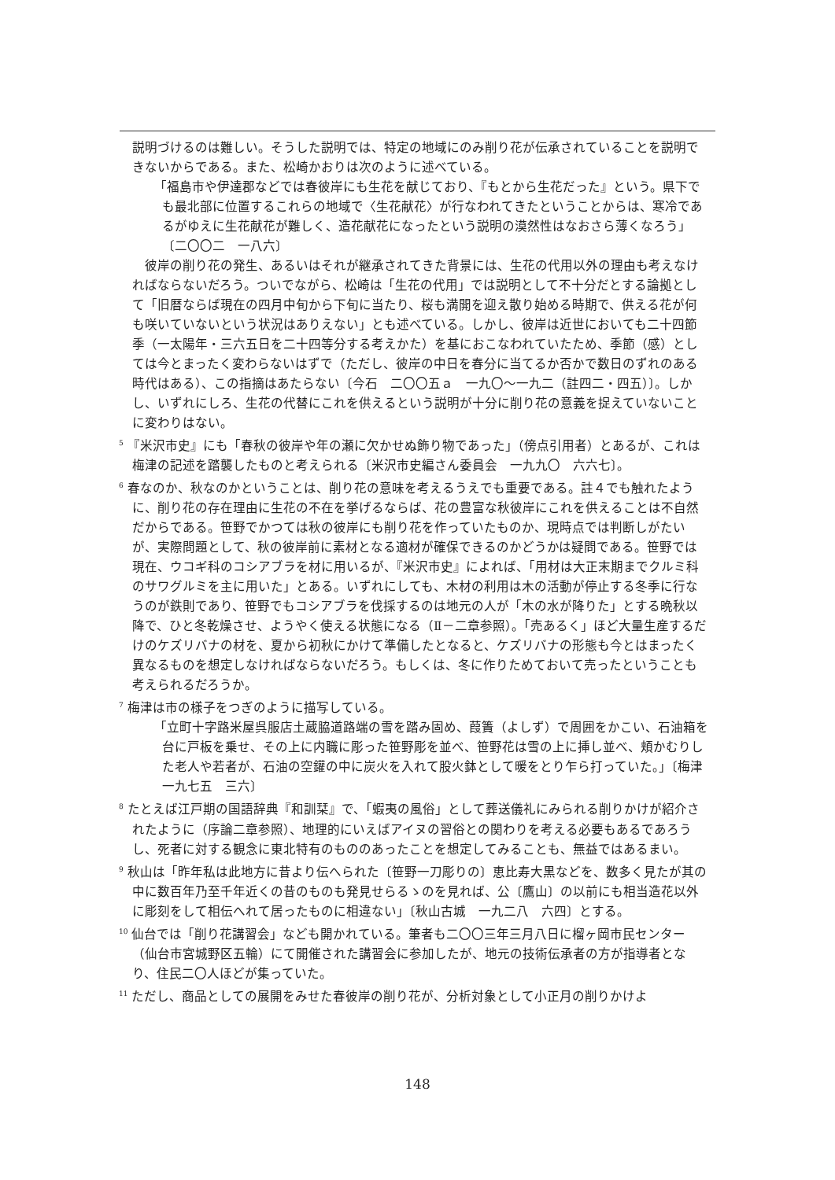説明づけるのは難しい。そうした説明では、特定の地域にのみ削り花が伝承されていることを説明できないからである。また、松崎かおりは次のように述べている。
「福島市や伊達郡などでは春彼岸にも生花を献じており、『もとから生花だった』という。県下でも最北部に位置するこれらの地域で〈生花献花〉が行なわれてきたということからは、寒冷であるがゆえに生花献花が難しく、造花献花になったという説明の漠然性はなおさら薄くなろう」〔二〇〇二　一八六〕
彼岸の削り花の発生、あるいはそれが継承されてきた背景には、生花の代用以外の理由も考えなければならないだろう。ついでながら、松崎は「生花の代用」では説明として不十分だとする論拠として「旧暦ならば現在の四月中旬から下旬に当たり、桜も満開を迎え散り始める時期で、供える花が何も咲いていないという状況はありえない」とも述べている。しかし、彼岸は近世においても二十四節季（一太陽年・三六五日を二十四等分する考えかた）を基におこなわれていたため、季節（感）としては今とまったく変わらないはずで（ただし、彼岸の中日を春分に当てるか否かで数日のずれのある時代はある）、この指摘はあたらない〔今石　二〇〇五ａ　一九〇〜一九二（註四二・四五）〕。しかし、いずれにしろ、生花の代替にこれを供えるという説明が十分に削り花の意義を捉えていないことに変わりはない。
<sup>5</sup> 『米沢市史』にも「春秋の彼岸や年の瀬に欠かせぬ飾り物であった」（傍点引用者）とあるが、これは梅津の記述を踏襲したものと考えられる〔米沢市史編さん委員会　一九九〇　六六七〕。
<sup>6</sup> 春なのか、秋なのかということは、削り花の意味を考えるうえでも重要である。註４でも触れたように、削り花の存在理由に生花の不在を挙げるならば、花の豊富な秋彼岸にこれを供えることは不自然だからである。笹野でかつては秋の彼岸にも削り花を作っていたものか、現時点では判断しがたいが、実際問題として、秋の彼岸前に素材となる適材が確保できるのかどうかは疑問である。笹野では現在、ウコギ科のコシアブラを材に用いるが、『米沢市史』によれば、「用材は大正末期までクルミ科のサワグルミを主に用いた」とある。いずれにしても、木材の利用は木の活動が停止する冬季に行なうのが鉄則であり、笹野でもコシアブラを伐採するのは地元の人が「木の水が降りた」とする晩秋以降で、ひと冬乾燥させ、ようやく使える状態になる（Ⅱ－二章参照）。「売あるく」ほど大量生産するだけのケズリバナの材を、夏から初秋にかけて準備したとなると、ケズリバナの形態も今とはまったく異なるものを想定しなければならないだろう。もしくは、冬に作りためておいて売ったということも考えられるだろうか。
<sup>7</sup> 梅津は市の様子をつぎのように描写している。
「立町十字路米屋呉服店土蔵脇道路端の雪を踏み固め、葭簀（よしず）で周囲をかこい、石油箱を台に戸板を乗せ、その上に内職に彫った笹野彫を並べ、笹野花は雪の上に挿し並べ、頬かむりした老人や若者が、石油の空鑵の中に炭火を入れて股火鉢として暖をとり乍ら打っていた。」〔梅津 一九七五　三六〕
<sup>8</sup> たとえば江戸期の国語辞典『和訓栞』で、「蝦夷の風俗」として葬送儀礼にみられる削りかけが紹介されたように（序論二章参照）、地理的にいえばアイヌの習俗との関わりを考える必要もあるであろうし、死者に対する観念に東北特有のもののあったことを想定してみることも、無益ではあるまい。
<sup>9</sup> 秋山は「昨年私は此地方に昔より伝へられた〔笹野一刀彫りの〕恵比寿大黒などを、数多く見たが其の中に数百年乃至千年近くの昔のものも発見せらるゝのを見れば、公〔鷹山〕の以前にも相当造花以外に彫刻をして相伝へれて居ったものに相違ない」〔秋山古城　一九二八　六四〕とする。
<sup>10</sup> 仙台では「削り花講習会」なども開かれている。筆者も二〇〇三年三月八日に榴ヶ岡市民センター（仙台市宮城野区五輪）にて開催された講習会に参加したが、地元の技術伝承者の方が指導者となり、住民二〇人ほどが集っていた。
<sup>11</sup> ただし、商品としての展開をみせた春彼岸の削り花が、分析対象として小正月の削りかけよ
148